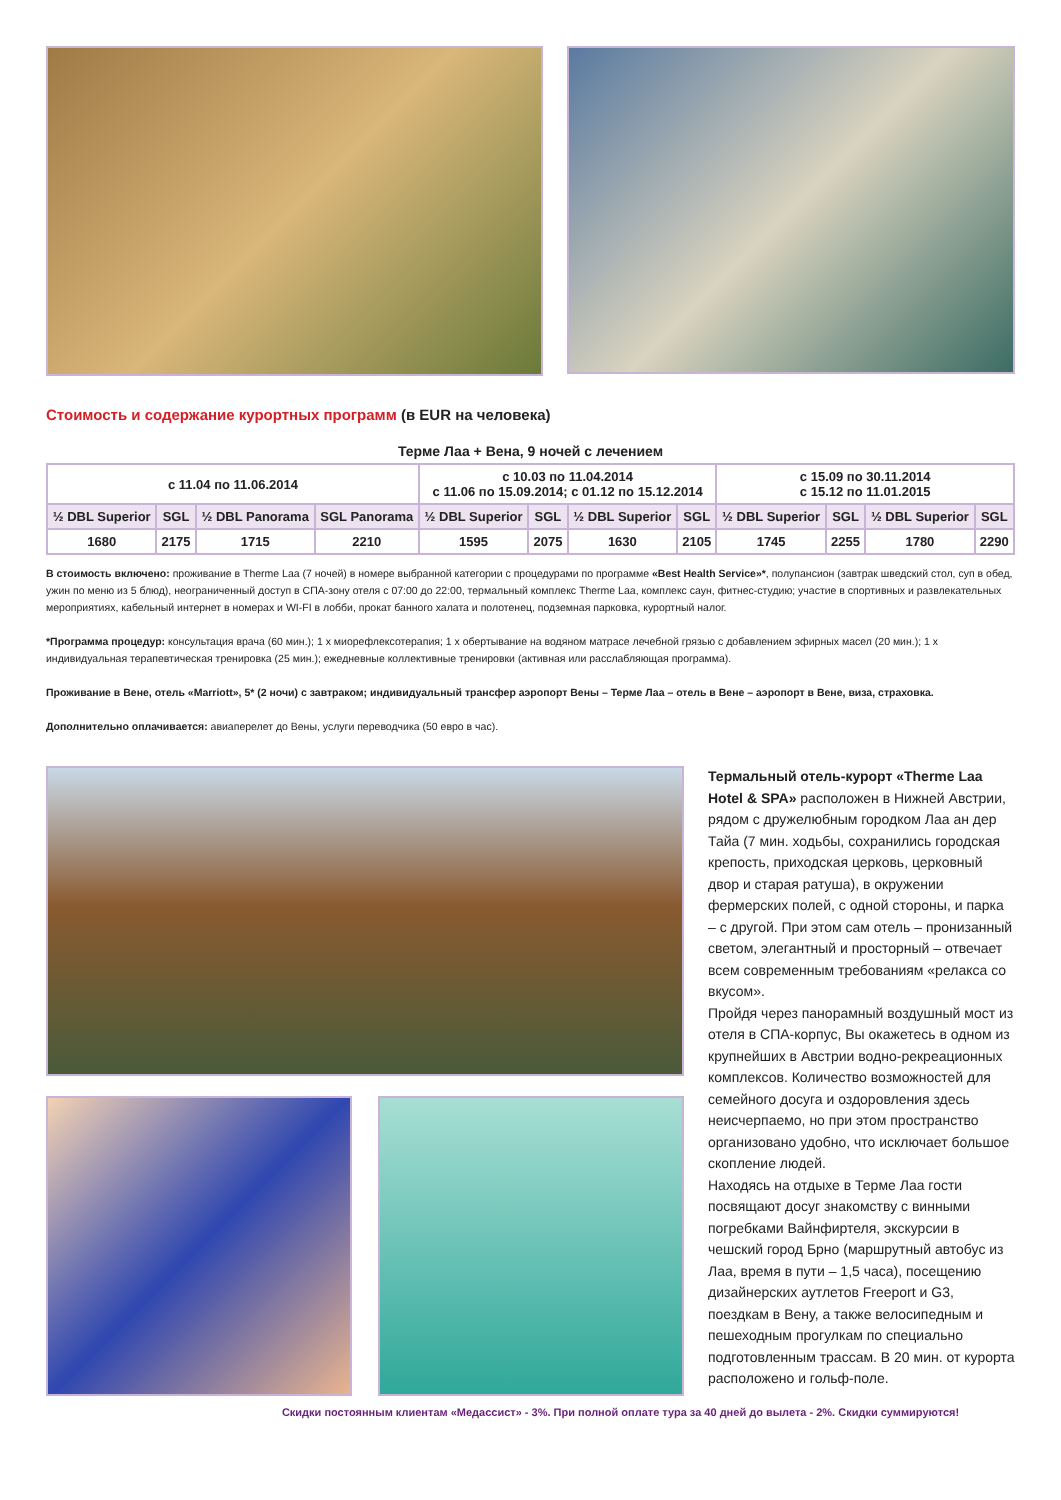Стоимость и содержание курортных программ (в EUR на человека)
Терме Лаа + Вена, 9 ночей с лечением
| с 11.04 по 11.06.2014 | | | | с 10.03 по 11.04.2014 с 11.06 по 15.09.2014; с 01.12 по 15.12.2014 | | | | с 15.09 по 30.11.2014 с 15.12 по 11.01.2015 | | | |
| --- | --- | --- | --- | --- | --- | --- | --- | --- | --- | --- | --- |
| ½ DBL Superior | SGL | ½ DBL Panorama | SGL Panorama | ½ DBL Superior | SGL | ½ DBL Superior | SGL | ½ DBL Superior | SGL | ½ DBL Superior | SGL |
| 1680 | 2175 | 1715 | 2210 | 1595 | 2075 | 1630 | 2105 | 1745 | 2255 | 1780 | 2290 |
В стоимость включено: проживание в Therme Laa (7 ночей) в номере выбранной категории с процедурами по программе «Best Health Service»*, полупансион (завтрак шведский стол, суп в обед, ужин по меню из 5 блюд), неограниченный доступ в СПА-зону отеля с 07:00 до 22:00, термальный комплекс Therme Laa, комплекс саун, фитнес-студию; участие в спортивных и развлекательных мероприятиях, кабельный интернет в номерах и WI-FI в лобби, прокат банного халата и полотенец, подземная парковка, курортный налог.
*Программа процедур: консультация врача (60 мин.); 1 х миорефлексотерапия; 1 х обертывание на водяном матрасе лечебной грязью с добавлением эфирных масел (20 мин.); 1 х индивидуальная терапевтическая тренировка (25 мин.); ежедневные коллективные тренировки (активная или расслабляющая программа).
Проживание в Вене, отель «Marriott», 5* (2 ночи) с завтраком; индивидуальный трансфер аэропорт Вены – Терме Лаа – отель в Вене – аэропорт в Вене, виза, страховка.
Дополнительно оплачивается: авиаперелет до Вены, услуги переводчика (50 евро в час).
Термальный отель-курорт «Therme Laa Hotel & SPA» расположен в Нижней Австрии, рядом с дружелюбным городком Лаа ан дер Тайа (7 мин. ходьбы, сохранились городская крепость, приходская церковь, церковный двор и старая ратуша), в окружении фермерских полей, с одной стороны, и парка – с другой. При этом сам отель – пронизанный светом, элегантный и просторный – отвечает всем современным требованиям «релакса со вкусом».
Пройдя через панорамный воздушный мост из отеля в СПА-корпус, Вы окажетесь в одном из крупнейших в Австрии водно-рекреационных комплексов. Количество возможностей для семейного досуга и оздоровления здесь неисчерпаемо, но при этом пространство организовано удобно, что исключает большое скопление людей.
Находясь на отдыхе в Терме Лаа гости посвящают досуг знакомству с винными погребками Вайнфиртеля, экскурсии в чешский город Брно (маршрутный автобус из Лаа, время в пути – 1,5 часа), посещению дизайнерских аутлетов Freeport и G3, поездкам в Вену, а также велосипедным и пешеходным прогулкам по специально подготовленным трассам. В 20 мин. от курорта расположено и гольф-поле.
Скидки постоянным клиентам «Медассист» - 3%. При полной оплате тура за 40 дней до вылета - 2%. Скидки суммируются!